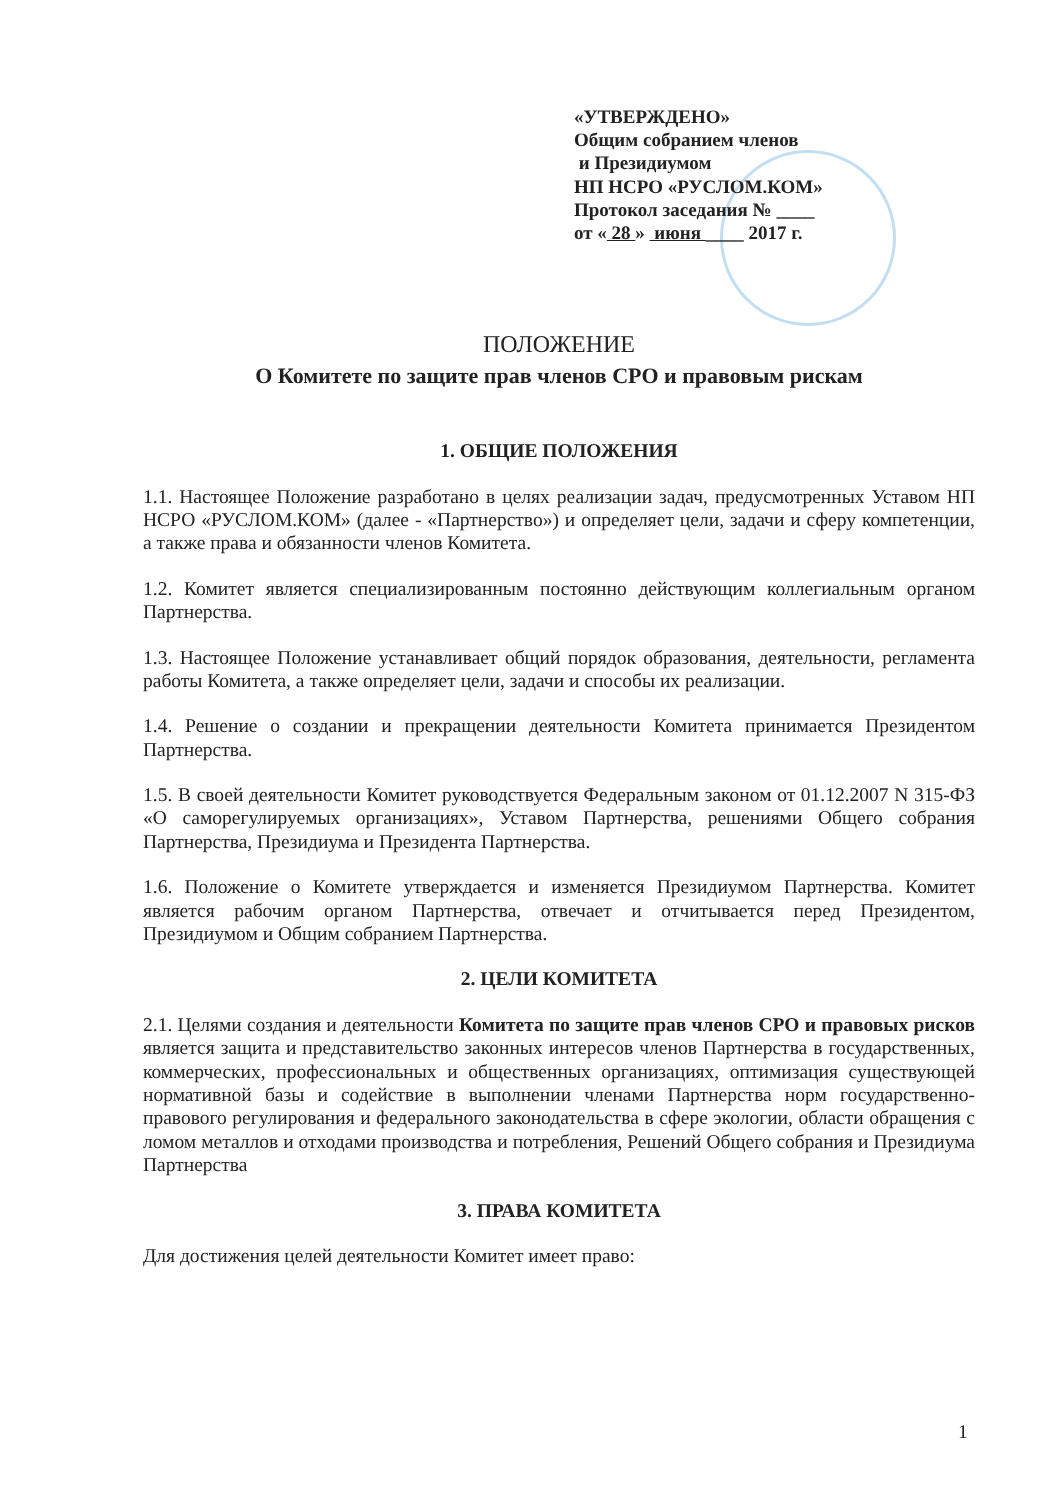«УТВЕРЖДЕНО»
Общим собранием членов
и Президиумом
НП НСРО «РУСЛОМ.КОМ»
Протокол заседания № ____
от « 28 » июня ____ 2017 г.
ПОЛОЖЕНИЕ
О Комитете по защите прав членов СРО и правовым рискам
1. ОБЩИЕ ПОЛОЖЕНИЯ
1.1. Настоящее Положение разработано в целях реализации задач, предусмотренных Уставом НП НСРО «РУСЛОМ.КОМ» (далее - «Партнерство») и определяет цели, задачи и сферу компетенции, а также права и обязанности членов Комитета.
1.2. Комитет является специализированным постоянно действующим коллегиальным органом Партнерства.
1.3. Настоящее Положение устанавливает общий порядок образования, деятельности, регламента работы Комитета, а также определяет цели, задачи и способы их реализации.
1.4. Решение о создании и прекращении деятельности Комитета принимается Президентом Партнерства.
1.5. В своей деятельности Комитет руководствуется Федеральным законом от 01.12.2007 N 315-ФЗ «О саморегулируемых организациях», Уставом Партнерства, решениями Общего собрания Партнерства, Президиума и Президента Партнерства.
1.6. Положение о Комитете утверждается и изменяется Президиумом Партнерства. Комитет является рабочим органом Партнерства, отвечает и отчитывается перед Президентом, Президиумом и Общим собранием Партнерства.
2. ЦЕЛИ КОМИТЕТА
2.1. Целями создания и деятельности Комитета по защите прав членов СРО и правовых рисков является защита и представительство законных интересов членов Партнерства в государственных, коммерческих, профессиональных и общественных организациях, оптимизация существующей нормативной базы и содействие в выполнении членами Партнерства норм государственно-правового регулирования и федерального законодательства в сфере экологии, области обращения с ломом металлов и отходами производства и потребления, Решений Общего собрания и Президиума Партнерства
3. ПРАВА КОМИТЕТА
Для достижения целей деятельности Комитет имеет право:
1